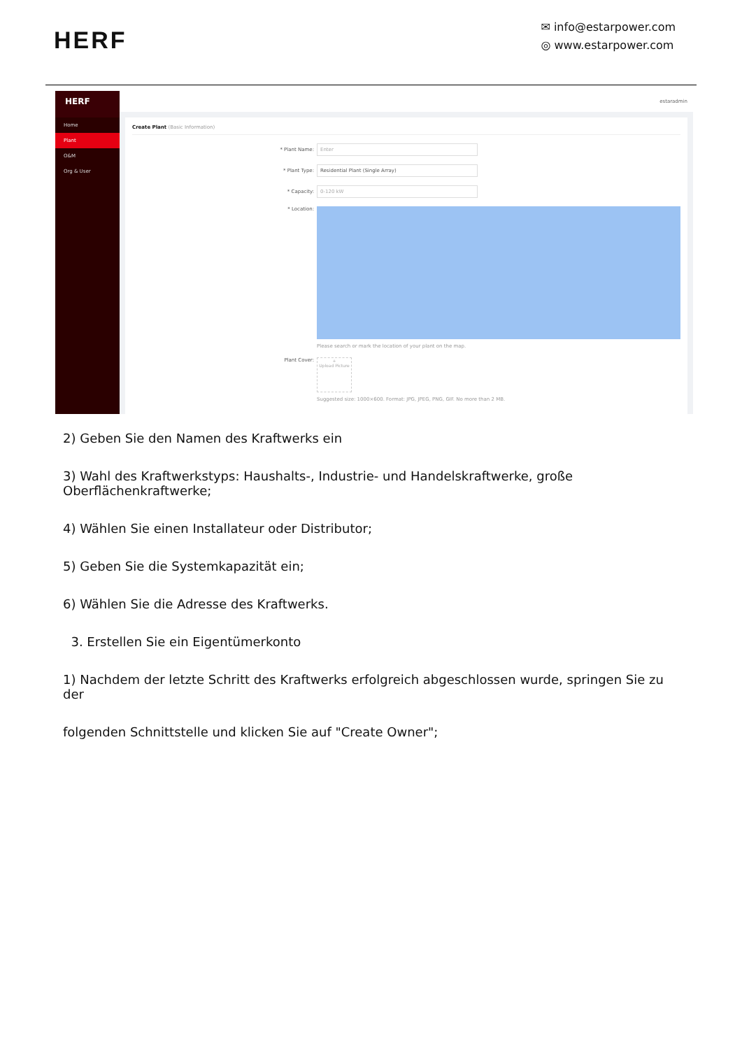HERF
✉ info@estarpower.com
◎ www.estarpower.com
HERF
Home
Plant
O&M
Org & User
estaradmin
Create Plant (Basic Information)
* Plant Name: Enter
* Plant Type: Residential Plant (Single Array)
* Capacity: 0-120 kW
* Location:
Please search or mark the location of your plant on the map.
Plant Cover:
+
Upload Picture
Suggested size: 1000×600. Format: JPG, JPEG, PNG, GIF. No more than 2 MB.
2) Geben Sie den Namen des Kraftwerks ein
3) Wahl des Kraftwerkstyps: Haushalts-, Industrie- und Handelskraftwerke, große Oberflächenkraftwerke;
4) Wählen Sie einen Installateur oder Distributor;
5) Geben Sie die Systemkapazität ein;
6) Wählen Sie die Adresse des Kraftwerks.
3. Erstellen Sie ein Eigentümerkonto
1) Nachdem der letzte Schritt des Kraftwerks erfolgreich abgeschlossen wurde, springen Sie zu der
folgenden Schnittstelle und klicken Sie auf "Create Owner";